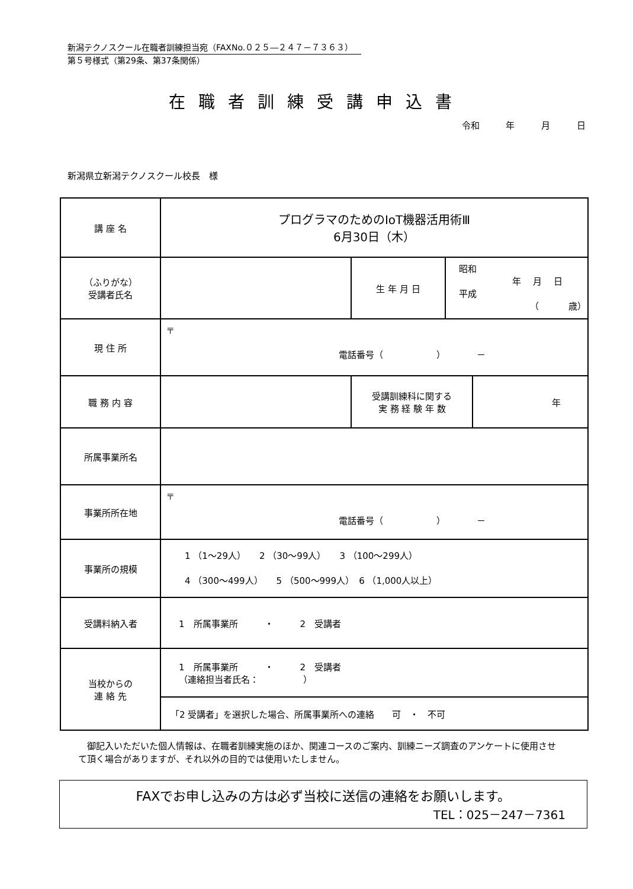新潟テクノスクール在職者訓練担当宛（FAXNo.０２５―２４７－７３６３）
第５号様式（第29条、第37条関係）
在職者訓練受講申込書
令和 年 月 日
新潟県立新潟テクノスクール校長　様
| 講 座 名 | プログラマのためのIoT機器活用術Ⅲ 6月30日（木） | | | |
| （ふりがな） 受講者氏名 | | 生 年 月 日 | 昭和 年 月 日 平成 （ 歳） | |
| 現 住 所 | 〒 電話番号（ ） － | | | |
| 職 務 内 容 | | 受講訓練科に関する 実 務 経 験 年 数 | | 年 |
| 所属事業所名 | | | | |
| 事業所所在地 | 〒 電話番号（ ） － | | | |
| 事業所の規模 | 1 （1～29人） 2 （30～99人） 3 （100～299人） 4 （300～499人） 5 （500～999人） 6 （1,000人以上） | | | |
| 受講料納入者 | 1 所属事業所 ・ 2 受講者 | | | |
| 当校からの 連 絡 先 | 1 所属事業所 ・ 2 受講者 （連絡担当者氏名： ） | | | |
| | 「2 受講者」を選択した場合、所属事業所への連絡 可 ・ 不可 | | | |
　御記入いただいた個人情報は、在職者訓練実施のほか、関連コースのご案内、訓練ニーズ調査のアンケートに使用させて頂く場合がありますが、それ以外の目的では使用いたしません。
FAXでお申し込みの方は必ず当校に送信の連絡をお願いします。
TEL：025－247－7361